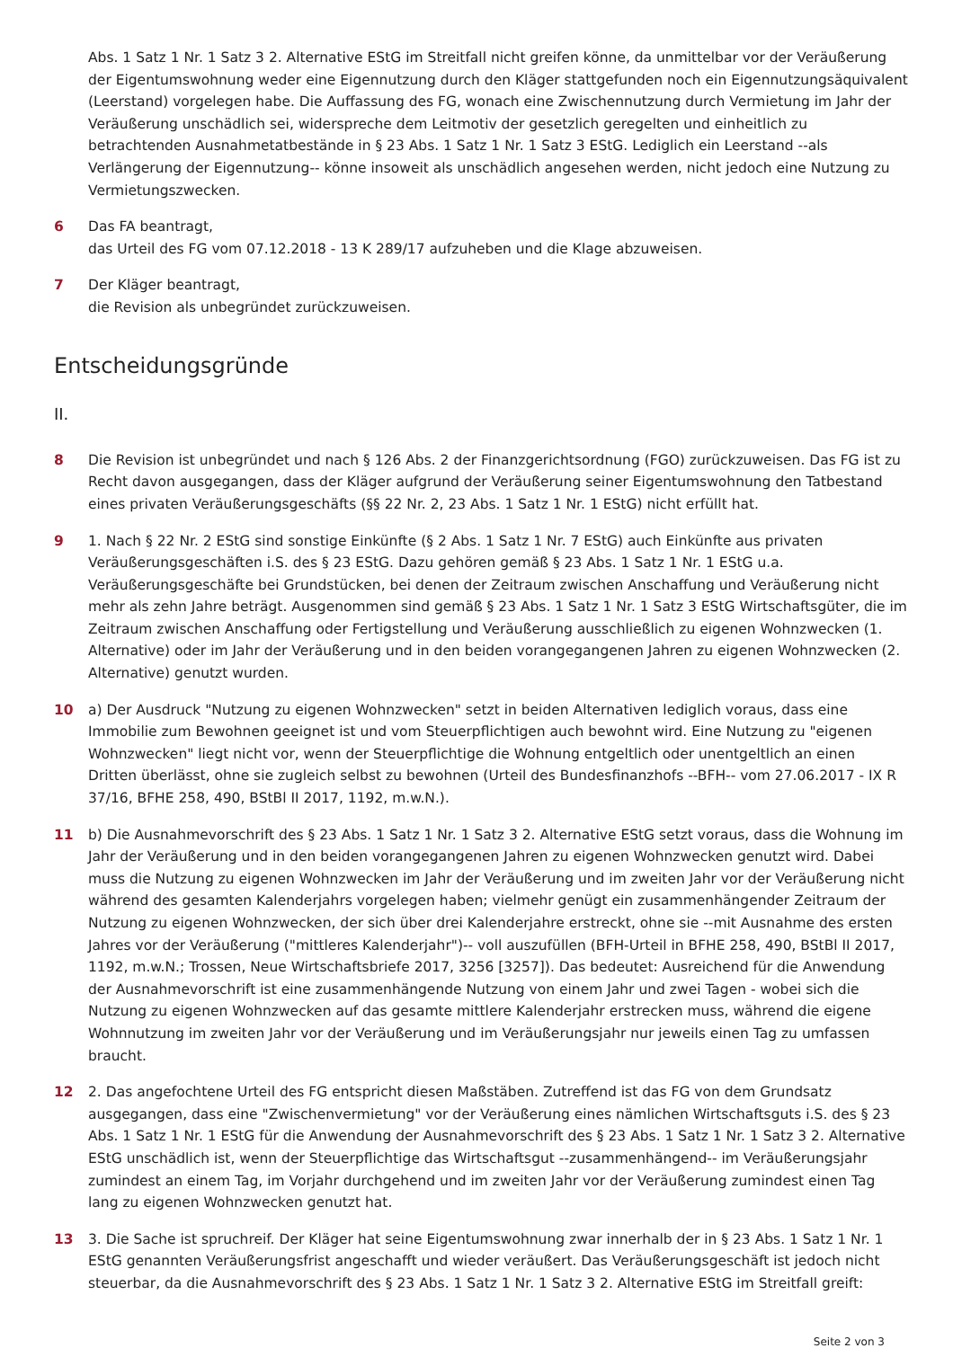Abs. 1 Satz 1 Nr. 1 Satz 3 2. Alternative EStG im Streitfall nicht greifen könne, da unmittelbar vor der Veräußerung der Eigentumswohnung weder eine Eigennutzung durch den Kläger stattgefunden noch ein Eigennutzungsäquivalent (Leerstand) vorgelegen habe. Die Auffassung des FG, wonach eine Zwischennutzung durch Vermietung im Jahr der Veräußerung unschädlich sei, widerspreche dem Leitmotiv der gesetzlich geregelten und einheitlich zu betrachtenden Ausnahmetatbestände in § 23 Abs. 1 Satz 1 Nr. 1 Satz 3 EStG. Lediglich ein Leerstand --als Verlängerung der Eigennutzung-- könne insoweit als unschädlich angesehen werden, nicht jedoch eine Nutzung zu Vermietungszwecken.
6 Das FA beantragt,
das Urteil des FG vom 07.12.2018 - 13 K 289/17 aufzuheben und die Klage abzuweisen.
7 Der Kläger beantragt,
die Revision als unbegründet zurückzuweisen.
Entscheidungsgründe
II.
8 Die Revision ist unbegründet und nach § 126 Abs. 2 der Finanzgerichtsordnung (FGO) zurückzuweisen. Das FG ist zu Recht davon ausgegangen, dass der Kläger aufgrund der Veräußerung seiner Eigentumswohnung den Tatbestand eines privaten Veräußerungsgeschäfts (§§ 22 Nr. 2, 23 Abs. 1 Satz 1 Nr. 1 EStG) nicht erfüllt hat.
9 1. Nach § 22 Nr. 2 EStG sind sonstige Einkünfte (§ 2 Abs. 1 Satz 1 Nr. 7 EStG) auch Einkünfte aus privaten Veräußerungsgeschäften i.S. des § 23 EStG. Dazu gehören gemäß § 23 Abs. 1 Satz 1 Nr. 1 EStG u.a. Veräußerungsgeschäfte bei Grundstücken, bei denen der Zeitraum zwischen Anschaffung und Veräußerung nicht mehr als zehn Jahre beträgt. Ausgenommen sind gemäß § 23 Abs. 1 Satz 1 Nr. 1 Satz 3 EStG Wirtschaftsgüter, die im Zeitraum zwischen Anschaffung oder Fertigstellung und Veräußerung ausschließlich zu eigenen Wohnzwecken (1. Alternative) oder im Jahr der Veräußerung und in den beiden vorangegangenen Jahren zu eigenen Wohnzwecken (2. Alternative) genutzt wurden.
10 a) Der Ausdruck "Nutzung zu eigenen Wohnzwecken" setzt in beiden Alternativen lediglich voraus, dass eine Immobilie zum Bewohnen geeignet ist und vom Steuerpflichtigen auch bewohnt wird. Eine Nutzung zu "eigenen Wohnzwecken" liegt nicht vor, wenn der Steuerpflichtige die Wohnung entgeltlich oder unentgeltlich an einen Dritten überlässt, ohne sie zugleich selbst zu bewohnen (Urteil des Bundesfinanzhofs --BFH-- vom 27.06.2017 - IX R 37/16, BFHE 258, 490, BStBl II 2017, 1192, m.w.N.).
11 b) Die Ausnahmevorschrift des § 23 Abs. 1 Satz 1 Nr. 1 Satz 3 2. Alternative EStG setzt voraus, dass die Wohnung im Jahr der Veräußerung und in den beiden vorangegangenen Jahren zu eigenen Wohnzwecken genutzt wird. Dabei muss die Nutzung zu eigenen Wohnzwecken im Jahr der Veräußerung und im zweiten Jahr vor der Veräußerung nicht während des gesamten Kalenderjahrs vorgelegen haben; vielmehr genügt ein zusammenhängender Zeitraum der Nutzung zu eigenen Wohnzwecken, der sich über drei Kalenderjahre erstreckt, ohne sie --mit Ausnahme des ersten Jahres vor der Veräußerung ("mittleres Kalenderjahr")-- voll auszufüllen (BFH-Urteil in BFHE 258, 490, BStBl II 2017, 1192, m.w.N.; Trossen, Neue Wirtschaftsbriefe 2017, 3256 [3257]). Das bedeutet: Ausreichend für die Anwendung der Ausnahmevorschrift ist eine zusammenhängende Nutzung von einem Jahr und zwei Tagen - wobei sich die Nutzung zu eigenen Wohnzwecken auf das gesamte mittlere Kalenderjahr erstrecken muss, während die eigene Wohnnutzung im zweiten Jahr vor der Veräußerung und im Veräußerungsjahr nur jeweils einen Tag zu umfassen braucht.
12 2. Das angefochtene Urteil des FG entspricht diesen Maßstäben. Zutreffend ist das FG von dem Grundsatz ausgegangen, dass eine "Zwischenvermietung" vor der Veräußerung eines nämlichen Wirtschaftsguts i.S. des § 23 Abs. 1 Satz 1 Nr. 1 EStG für die Anwendung der Ausnahmevorschrift des § 23 Abs. 1 Satz 1 Nr. 1 Satz 3 2. Alternative EStG unschädlich ist, wenn der Steuerpflichtige das Wirtschaftsgut --zusammenhängend-- im Veräußerungsjahr zumindest an einem Tag, im Vorjahr durchgehend und im zweiten Jahr vor der Veräußerung zumindest einen Tag lang zu eigenen Wohnzwecken genutzt hat.
13 3. Die Sache ist spruchreif. Der Kläger hat seine Eigentumswohnung zwar innerhalb der in § 23 Abs. 1 Satz 1 Nr. 1 EStG genannten Veräußerungsfrist angeschafft und wieder veräußert. Das Veräußerungsgeschäft ist jedoch nicht steuerbar, da die Ausnahmevorschrift des § 23 Abs. 1 Satz 1 Nr. 1 Satz 3 2. Alternative EStG im Streitfall greift:
Seite 2 von 3